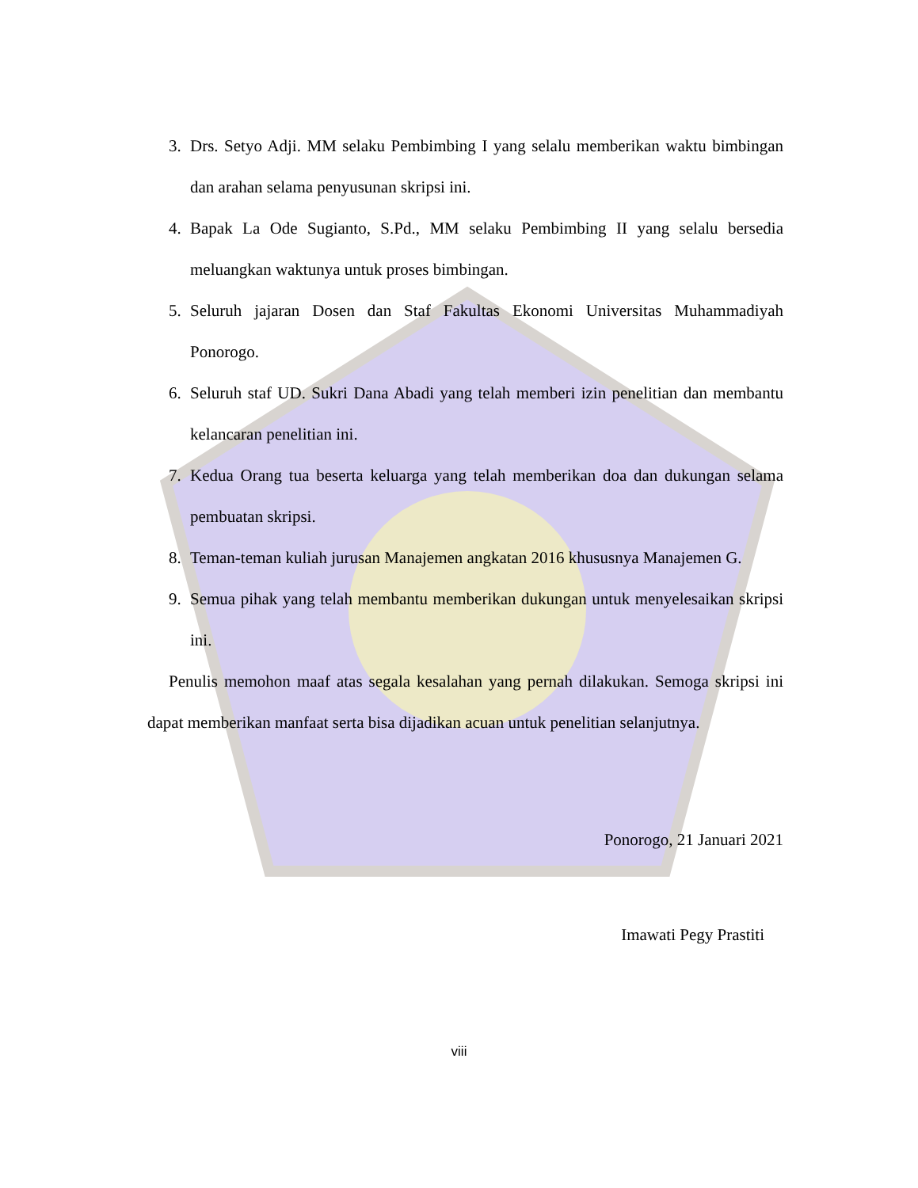3. Drs. Setyo Adji. MM selaku Pembimbing I yang selalu memberikan waktu bimbingan dan arahan selama penyusunan skripsi ini.
4. Bapak La Ode Sugianto, S.Pd., MM selaku Pembimbing II yang selalu bersedia meluangkan waktunya untuk proses bimbingan.
5. Seluruh jajaran Dosen dan Staf Fakultas Ekonomi Universitas Muhammadiyah Ponorogo.
6. Seluruh staf UD. Sukri Dana Abadi yang telah memberi izin penelitian dan membantu kelancaran penelitian ini.
7. Kedua Orang tua beserta keluarga yang telah memberikan doa dan dukungan selama pembuatan skripsi.
8. Teman-teman kuliah jurusan Manajemen angkatan 2016 khususnya Manajemen G.
9. Semua pihak yang telah membantu memberikan dukungan untuk menyelesaikan skripsi ini.
Penulis memohon maaf atas segala kesalahan yang pernah dilakukan. Semoga skripsi ini dapat memberikan manfaat serta bisa dijadikan acuan untuk penelitian selanjutnya.
Ponorogo, 21 Januari 2021
Imawati Pegy Prastiti
viii